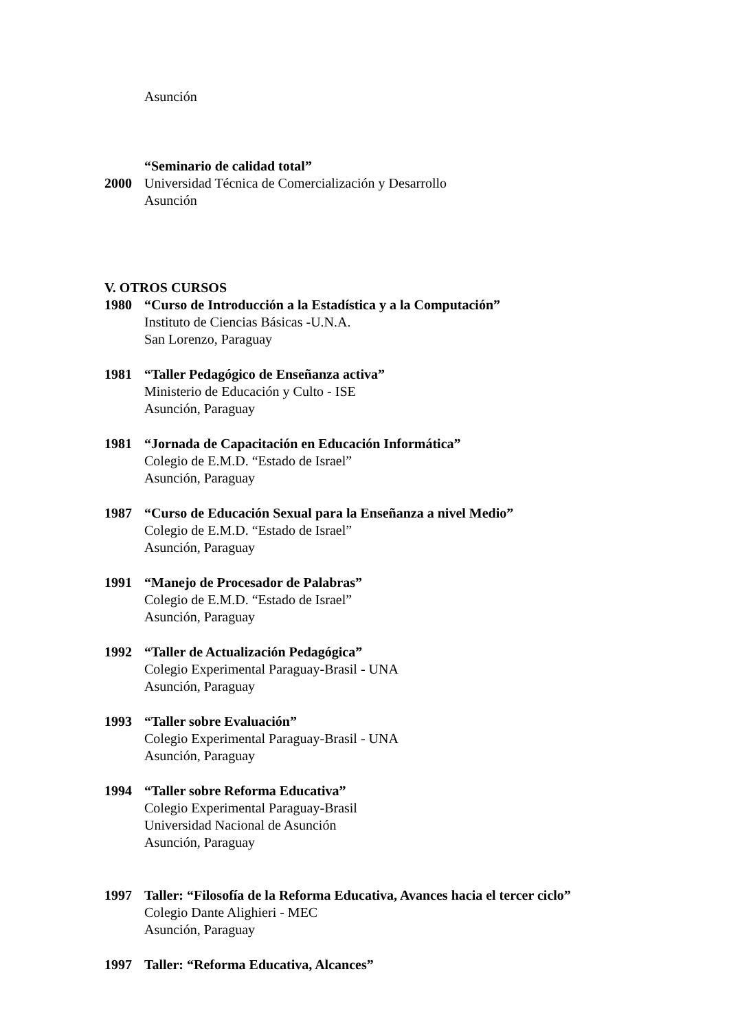Asunción
“Seminario de calidad total”
2000 Universidad Técnica de Comercialización y Desarrollo
Asunción
V. OTROS CURSOS
1980 “Curso de Introducción a la Estadística y a la Computación”
Instituto de Ciencias Básicas -U.N.A.
San Lorenzo, Paraguay
1981 “Taller Pedagógico de Enseñanza activa”
Ministerio de Educación y Culto - ISE
Asunción, Paraguay
1981 “Jornada de Capacitación en Educación Informática”
Colegio de E.M.D. “Estado de Israel”
Asunción, Paraguay
1987 “Curso de Educación Sexual para la Enseñanza a nivel Medio”
Colegio de E.M.D. “Estado de Israel”
Asunción, Paraguay
1991 “Manejo de Procesador de Palabras”
Colegio de E.M.D. “Estado de Israel”
Asunción, Paraguay
1992 “Taller de Actualización Pedagógica”
Colegio Experimental Paraguay-Brasil - UNA
Asunción, Paraguay
1993 “Taller sobre Evaluación”
Colegio Experimental Paraguay-Brasil - UNA
Asunción, Paraguay
1994 “Taller sobre Reforma Educativa”
Colegio Experimental Paraguay-Brasil
Universidad Nacional de Asunción
Asunción, Paraguay
1997 Taller: “Filosofía de la Reforma Educativa, Avances hacia el tercer ciclo”
Colegio Dante Alighieri - MEC
Asunción, Paraguay
1997 Taller: “Reforma Educativa, Alcances”